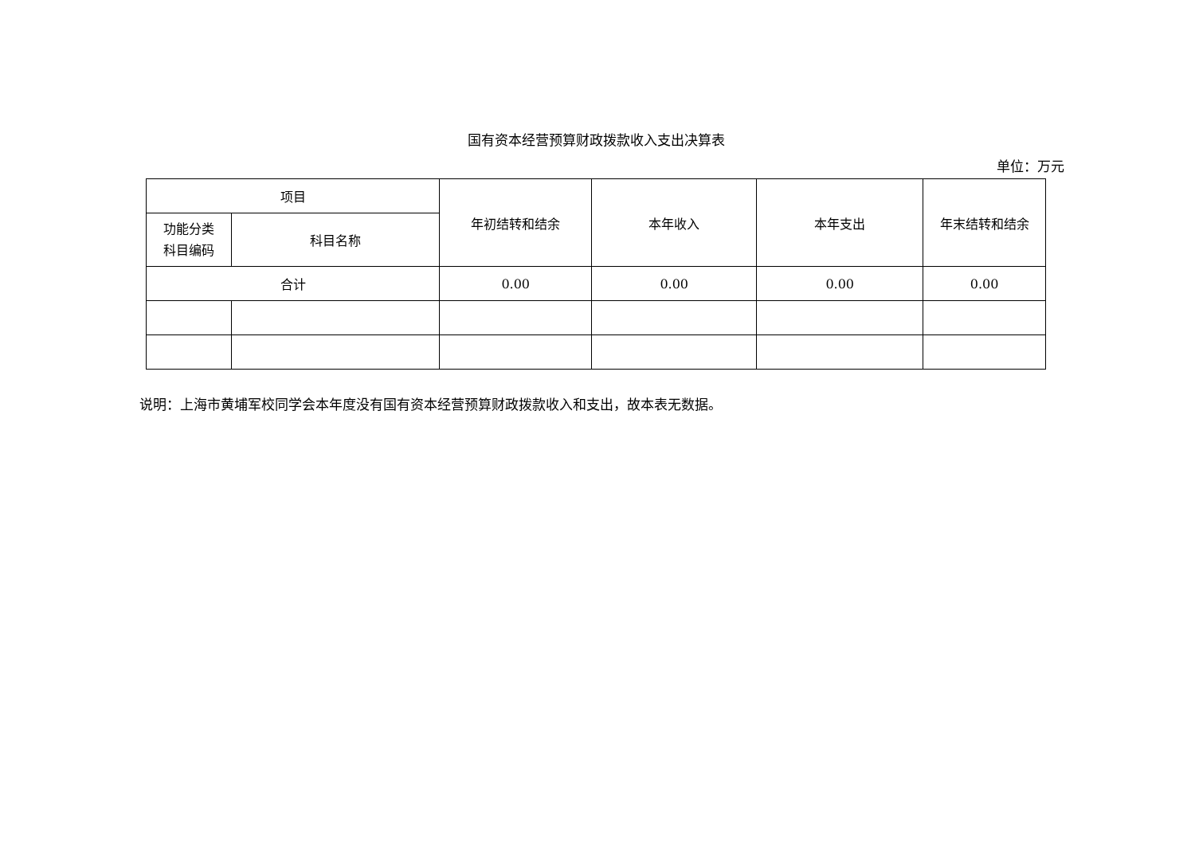国有资本经营预算财政拨款收入支出决算表
单位：万元
| 项目 | | 年初结转和结余 | 本年收入 | 本年支出 | 年末结转和结余 |
| 功能分类 科目编码 | 科目名称 | | | | |
| 合计 | | 0.00 | 0.00 | 0.00 | 0.00 |
说明：上海市黄埔军校同学会本年度没有国有资本经营预算财政拨款收入和支出，故本表无数据。